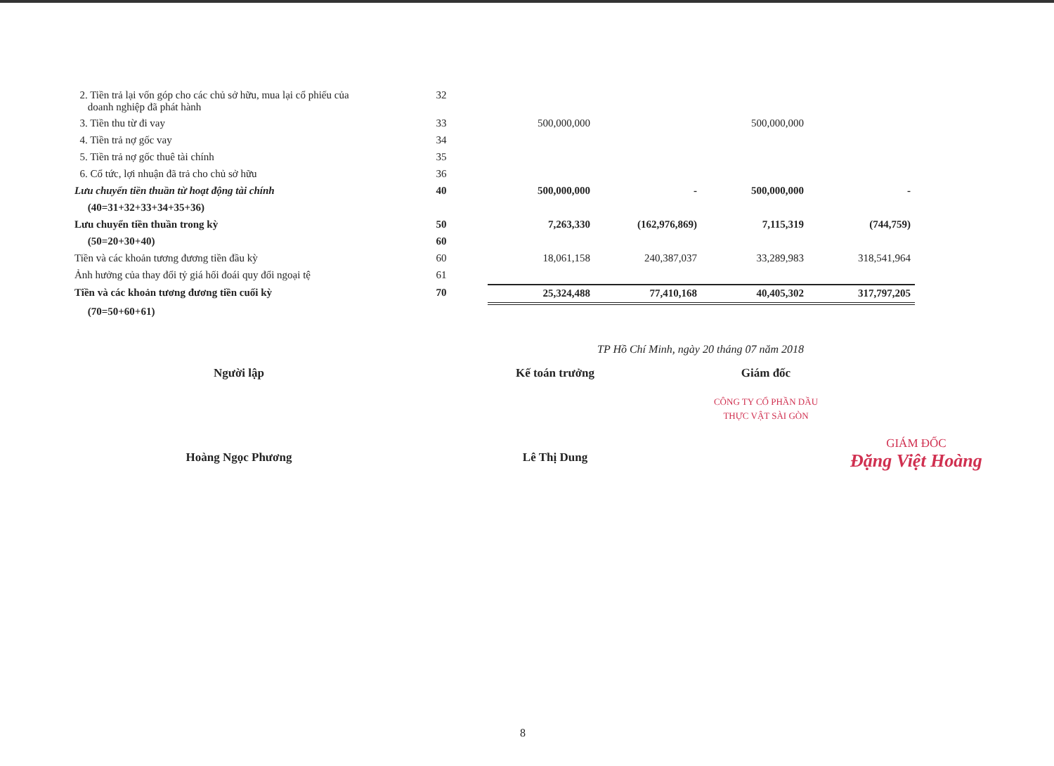| 2. Tiền trả lại vốn góp cho các chủ sở hữu, mua lại cổ phiếu của doanh nghiệp đã phát hành | 32 | | | | |
| 3. Tiền thu từ đi vay | 33 | 500,000,000 | | 500,000,000 | |
| 4. Tiền trả nợ gốc vay | 34 | | | | |
| 5. Tiền trả nợ gốc thuê tài chính | 35 | | | | |
| 6. Cổ tức, lợi nhuận đã trả cho chủ sở hữu | 36 | | | | |
| Lưu chuyển tiền thuần từ hoạt động tài chính | 40 | 500,000,000 | - | 500,000,000 | - |
| (40=31+32+33+34+35+36) | | | | | |
| Lưu chuyển tiền thuần trong kỳ | 50 | 7,263,330 | (162,976,869) | 7,115,319 | (744,759) |
| (50=20+30+40) | 60 | | | | |
| Tiền và các khoản tương đương tiền đầu kỳ | 60 | 18,061,158 | 240,387,037 | 33,289,983 | 318,541,964 |
| Ảnh hưởng của thay đổi tỷ giá hối đoái quy đổi ngoại tệ | 61 | | | | |
| Tiền và các khoản tương đương tiền cuối kỳ | 70 | 25,324,488 | 77,410,168 | 40,405,302 | 317,797,205 |
| (70=50+60+61) | | | | | |
TP Hồ Chí Minh, ngày 20 tháng 07 năm 2018
Người lập
Hoàng Ngọc Phương
Kế toán trưởng
Lê Thị Dung
Giám đốc
CÔNG TY CỔ PHẦN DẦU THỰC VẬT SÀI GÒN
GIÁM ĐỐC
Đặng Việt Hoàng
8